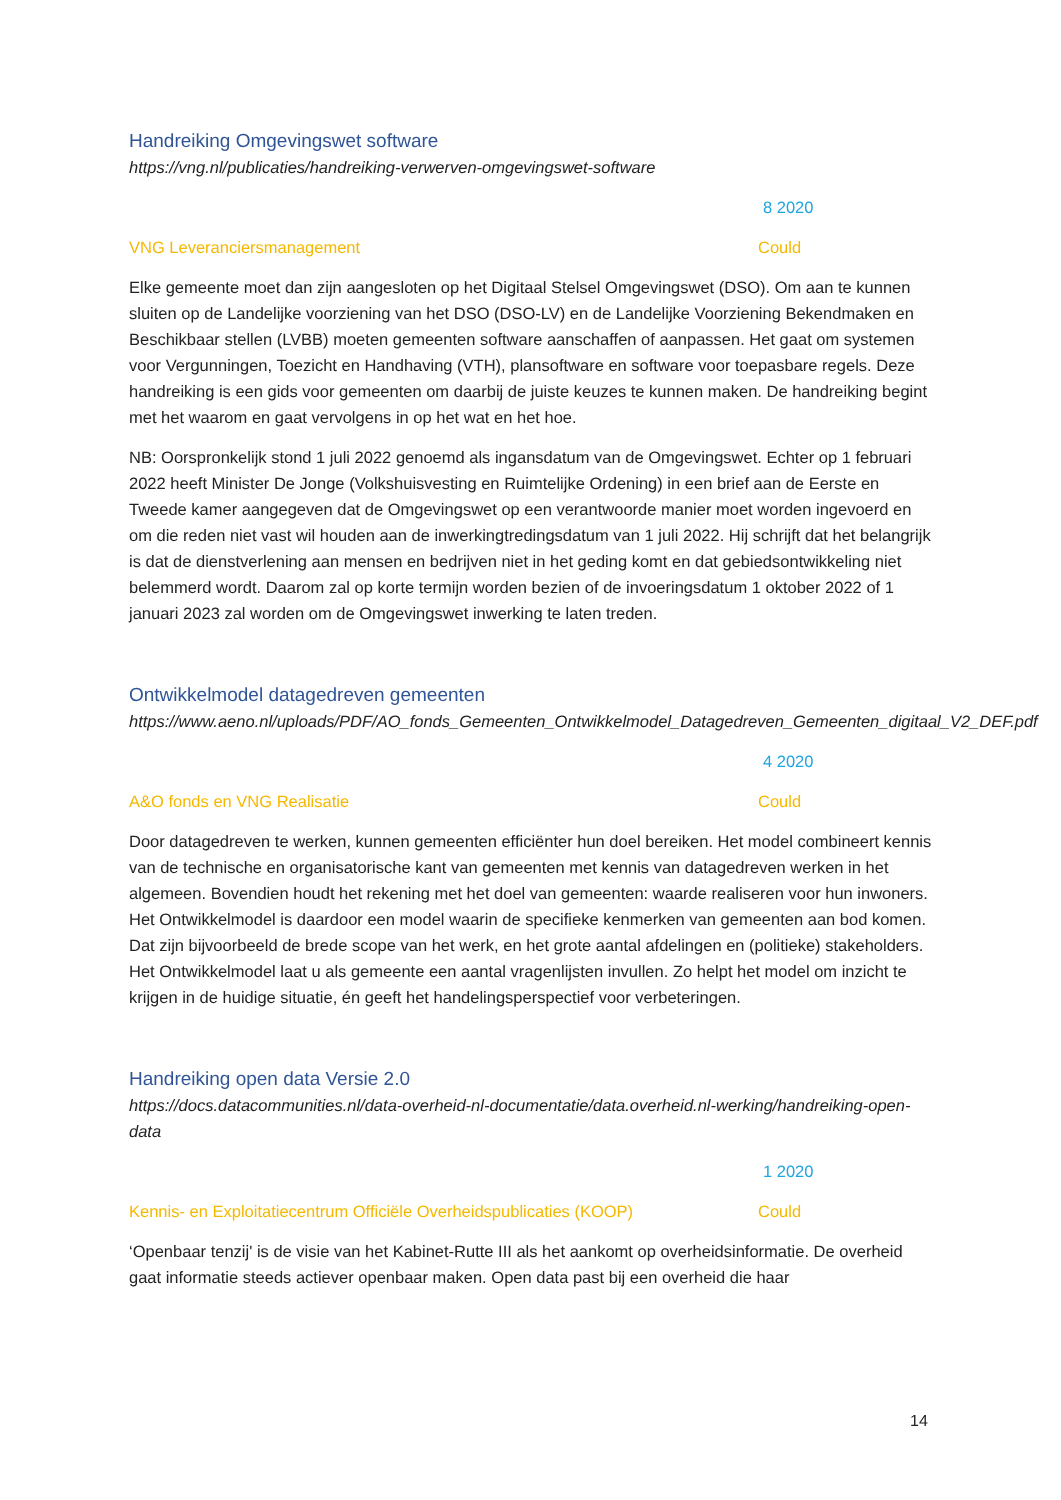Handreiking Omgevingswet software
https://vng.nl/publicaties/handreiking-verwerven-omgevingswet-software
8 2020
VNG Leveranciersmanagement Could
Elke gemeente moet dan zijn aangesloten op het Digitaal Stelsel Omgevingswet (DSO). Om aan te kunnen sluiten op de Landelijke voorziening van het DSO (DSO-LV) en de Landelijke Voorziening Bekendmaken en Beschikbaar stellen (LVBB) moeten gemeenten software aanschaffen of aanpassen. Het gaat om systemen voor Vergunningen, Toezicht en Handhaving (VTH), plansoftware en software voor toepasbare regels. Deze handreiking is een gids voor gemeenten om daarbij de juiste keuzes te kunnen maken. De handreiking begint met het waarom en gaat vervolgens in op het wat en het hoe.
NB: Oorspronkelijk stond 1 juli 2022 genoemd als ingansdatum van de Omgevingswet. Echter op 1 februari 2022 heeft Minister De Jonge (Volkshuisvesting en Ruimtelijke Ordening) in een brief aan de Eerste en Tweede kamer aangegeven dat de Omgevingswet op een verantwoorde manier moet worden ingevoerd en om die reden niet vast wil houden aan de inwerkingtredingsdatum van 1 juli 2022. Hij schrijft dat het belangrijk is dat de dienstverlening aan mensen en bedrijven niet in het geding komt en dat gebiedsontwikkeling niet belemmerd wordt. Daarom zal op korte termijn worden bezien of de invoeringsdatum 1 oktober 2022 of 1 januari 2023 zal worden om de Omgevingswet inwerking te laten treden.
Ontwikkelmodel datagedreven gemeenten
https://www.aeno.nl/uploads/PDF/AO_fonds_Gemeenten_Ontwikkelmodel_Datagedreven_Gemeenten_digitaal_V2_DEF.pdf
4 2020
A&O fonds en VNG Realisatie Could
Door datagedreven te werken, kunnen gemeenten efficiënter hun doel bereiken. Het model combineert kennis van de technische en organisatorische kant van gemeenten met kennis van datagedreven werken in het algemeen. Bovendien houdt het rekening met het doel van gemeenten: waarde realiseren voor hun inwoners. Het Ontwikkelmodel is daardoor een model waarin de specifieke kenmerken van gemeenten aan bod komen. Dat zijn bijvoorbeeld de brede scope van het werk, en het grote aantal afdelingen en (politieke) stakeholders. Het Ontwikkelmodel laat u als gemeente een aantal vragenlijsten invullen. Zo helpt het model om inzicht te krijgen in de huidige situatie, én geeft het handelingsperspectief voor verbeteringen.
Handreiking open data Versie 2.0
https://docs.datacommunities.nl/data-overheid-nl-documentatie/data.overheid.nl-werking/handreiking-open-data
1 2020
Kennis- en Exploitatiecentrum Officiële Overheidspublicaties (KOOP) Could
‘Openbaar tenzij' is de visie van het Kabinet-Rutte III als het aankomt op overheidsinformatie. De overheid gaat informatie steeds actiever openbaar maken. Open data past bij een overheid die haar
14